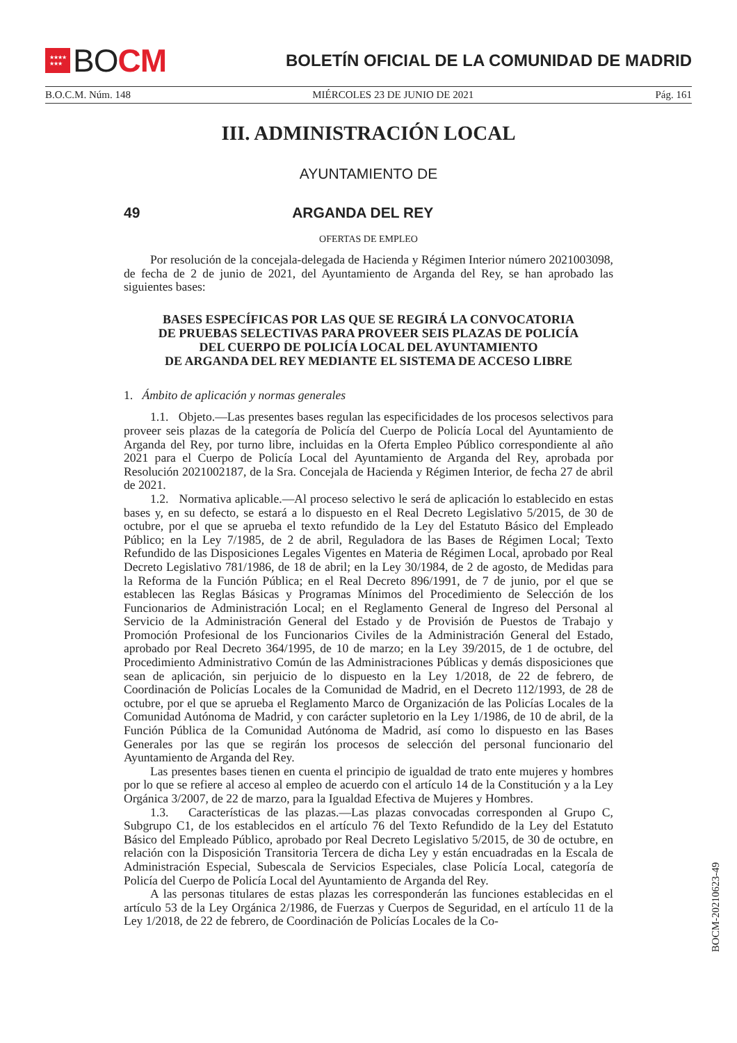★★★★
★★★
BO CM
BOLETÍN OFICIAL DE LA COMUNIDAD DE MADRID
B.O.C.M. Núm. 148 MIÉRCOLES 23 DE JUNIO DE 2021 Pág. 161
III. ADMINISTRACIÓN LOCAL
AYUNTAMIENTO DE
49 ARGANDA DEL REY
OFERTAS DE EMPLEO
Por resolución de la concejala-delegada de Hacienda y Régimen Interior número 2021003098, de fecha de 2 de junio de 2021, del Ayuntamiento de Arganda del Rey, se han aprobado las siguientes bases:
BASES ESPECÍFICAS POR LAS QUE SE REGIRÁ LA CONVOCATORIA
DE PRUEBAS SELECTIVAS PARA PROVEER SEIS PLAZAS DE POLICÍA
DEL CUERPO DE POLICÍA LOCAL DEL AYUNTAMIENTO
DE ARGANDA DEL REY MEDIANTE EL SISTEMA DE ACCESO LIBRE
1. Ámbito de aplicación y normas generales
1.1. Objeto.—Las presentes bases regulan las especificidades de los procesos selectivos para proveer seis plazas de la categoría de Policía del Cuerpo de Policía Local del Ayuntamiento de Arganda del Rey, por turno libre, incluidas en la Oferta Empleo Público correspondiente al año 2021 para el Cuerpo de Policía Local del Ayuntamiento de Arganda del Rey, aprobada por Resolución 2021002187, de la Sra. Concejala de Hacienda y Régimen Interior, de fecha 27 de abril de 2021.
1.2. Normativa aplicable.—Al proceso selectivo le será de aplicación lo establecido en estas bases y, en su defecto, se estará a lo dispuesto en el Real Decreto Legislativo 5/2015, de 30 de octubre, por el que se aprueba el texto refundido de la Ley del Estatuto Básico del Empleado Público; en la Ley 7/1985, de 2 de abril, Reguladora de las Bases de Régimen Local; Texto Refundido de las Disposiciones Legales Vigentes en Materia de Régimen Local, aprobado por Real Decreto Legislativo 781/1986, de 18 de abril; en la Ley 30/1984, de 2 de agosto, de Medidas para la Reforma de la Función Pública; en el Real Decreto 896/1991, de 7 de junio, por el que se establecen las Reglas Básicas y Programas Mínimos del Procedimiento de Selección de los Funcionarios de Administración Local; en el Reglamento General de Ingreso del Personal al Servicio de la Administración General del Estado y de Provisión de Puestos de Trabajo y Promoción Profesional de los Funcionarios Civiles de la Administración General del Estado, aprobado por Real Decreto 364/1995, de 10 de marzo; en la Ley 39/2015, de 1 de octubre, del Procedimiento Administrativo Común de las Administraciones Públicas y demás disposiciones que sean de aplicación, sin perjuicio de lo dispuesto en la Ley 1/2018, de 22 de febrero, de Coordinación de Policías Locales de la Comunidad de Madrid, en el Decreto 112/1993, de 28 de octubre, por el que se aprueba el Reglamento Marco de Organización de las Policías Locales de la Comunidad Autónoma de Madrid, y con carácter supletorio en la Ley 1/1986, de 10 de abril, de la Función Pública de la Comunidad Autónoma de Madrid, así como lo dispuesto en las Bases Generales por las que se regirán los procesos de selección del personal funcionario del Ayuntamiento de Arganda del Rey.
Las presentes bases tienen en cuenta el principio de igualdad de trato ente mujeres y hombres por lo que se refiere al acceso al empleo de acuerdo con el artículo 14 de la Constitución y a la Ley Orgánica 3/2007, de 22 de marzo, para la Igualdad Efectiva de Mujeres y Hombres.
1.3. Características de las plazas.—Las plazas convocadas corresponden al Grupo C, Subgrupo C1, de los establecidos en el artículo 76 del Texto Refundido de la Ley del Estatuto Básico del Empleado Público, aprobado por Real Decreto Legislativo 5/2015, de 30 de octubre, en relación con la Disposición Transitoria Tercera de dicha Ley y están encuadradas en la Escala de Administración Especial, Subescala de Servicios Especiales, clase Policía Local, categoría de Policía del Cuerpo de Policía Local del Ayuntamiento de Arganda del Rey.
A las personas titulares de estas plazas les corresponderán las funciones establecidas en el artículo 53 de la Ley Orgánica 2/1986, de Fuerzas y Cuerpos de Seguridad, en el artículo 11 de la Ley 1/2018, de 22 de febrero, de Coordinación de Policías Locales de la Co-
BOCM-20210623-49